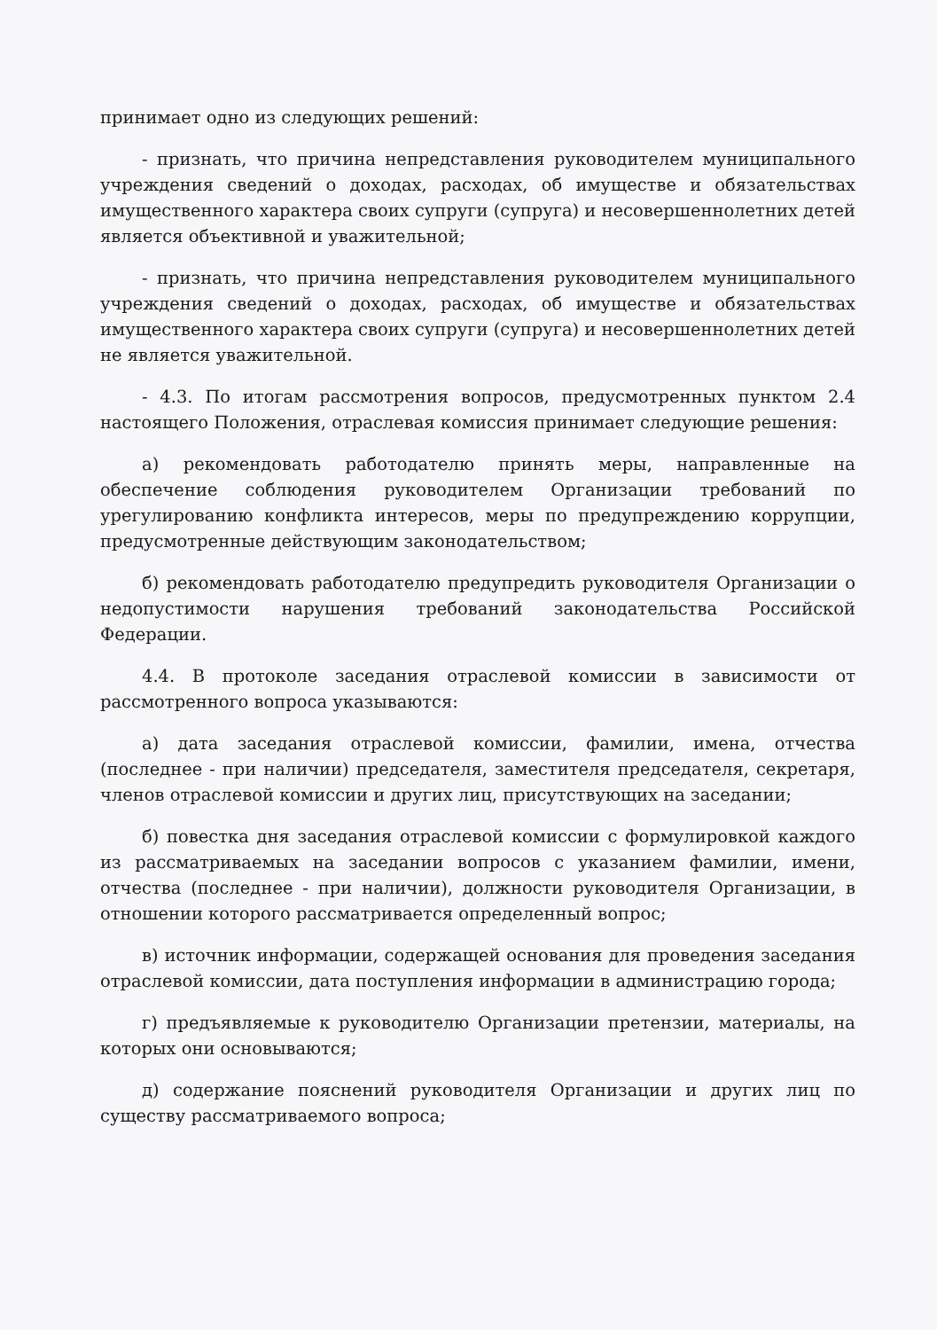принимает одно из следующих решений:
- признать, что причина непредставления руководителем муниципального учреждения сведений о доходах, расходах, об имуществе и обязательствах имущественного характера своих супруги (супруга) и несовершеннолетних детей является объективной и уважительной;
- признать, что причина непредставления руководителем муниципального учреждения сведений о доходах, расходах, об имуществе и обязательствах имущественного характера своих супруги (супруга) и несовершеннолетних детей не является уважительной.
- 4.3. По итогам рассмотрения вопросов, предусмотренных пунктом 2.4 настоящего Положения, отраслевая комиссия принимает следующие решения:
а) рекомендовать работодателю принять меры, направленные на обеспечение соблюдения руководителем Организации требований по урегулированию конфликта интересов, меры по предупреждению коррупции, предусмотренные действующим законодательством;
б) рекомендовать работодателю предупредить руководителя Организации о недопустимости нарушения требований законодательства Российской Федерации.
4.4. В протоколе заседания отраслевой комиссии в зависимости от рассмотренного вопроса указываются:
а) дата заседания отраслевой комиссии, фамилии, имена, отчества (последнее - при наличии) председателя, заместителя председателя, секретаря, членов отраслевой комиссии и других лиц, присутствующих на заседании;
б) повестка дня заседания отраслевой комиссии с формулировкой каждого из рассматриваемых на заседании вопросов с указанием фамилии, имени, отчества (последнее - при наличии), должности руководителя Организации, в отношении которого рассматривается определенный вопрос;
в) источник информации, содержащей основания для проведения заседания отраслевой комиссии, дата поступления информации в администрацию города;
г) предъявляемые к руководителю Организации претензии, материалы, на которых они основываются;
д) содержание пояснений руководителя Организации и других лиц по существу рассматриваемого вопроса;